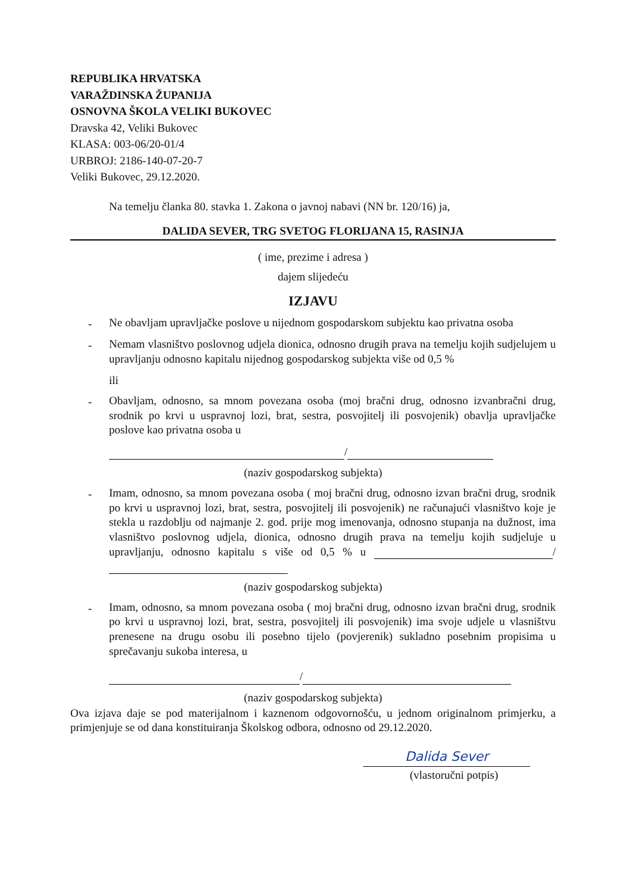REPUBLIKA HRVATSKA
VARAŽDINSKA ŽUPANIJA
OSNOVNA ŠKOLA VELIKI BUKOVEC
Dravska 42, Veliki Bukovec
KLASA: 003-06/20-01/4
URBROJ: 2186-140-07-20-7
Veliki Bukovec, 29.12.2020.
Na temelju članka 80. stavka 1. Zakona o javnoj nabavi (NN br. 120/16) ja,
DALIDA SEVER, TRG SVETOG FLORIJANA 15, RASINJA
( ime, prezime i adresa )
dajem slijedeću
IZJAVU
- Ne obavljam upravljačke poslove u nijednom gospodarskom subjektu kao privatna osoba
- Nemam vlasništvo poslovnog udjela dionica, odnosno drugih prava na temelju kojih sudjelujem u upravljanju odnosno kapitalu nijednog gospodarskog subjekta više od 0,5 %
ili
- Obavljam, odnosno, sa mnom povezana osoba (moj bračni drug, odnosno izvanbračni drug, srodnik po krvi u uspravnoj lozi, brat, sestra, posvojitelj ili posvojenik) obavlja upravljačke poslove kao privatna osoba u
/
(naziv gospodarskog subjekta)
- Imam, odnosno, sa mnom povezana osoba ( moj bračni drug, odnosno izvan bračni drug, srodnik po krvi u uspravnoj lozi, brat, sestra, posvojitelj ili posvojenik) ne računajući vlasništvo koje je stekla u razdoblju od najmanje 2. god. prije mog imenovanja, odnosno stupanja na dužnost, ima vlasništvo poslovnog udjela, dionica, odnosno drugih prava na temelju kojih sudjeluje u upravljanju, odnosno kapitalu s više od 0,5 % u /
(naziv gospodarskog subjekta)
- Imam, odnosno, sa mnom povezana osoba ( moj bračni drug, odnosno izvan bračni drug, srodnik po krvi u uspravnoj lozi, brat, sestra, posvojitelj ili posvojenik) ima svoje udjele u vlasništvu prenesene na drugu osobu ili posebno tijelo (povjerenik) sukladno posebnim propisima u sprečavanju sukoba interesa, u
/
(naziv gospodarskog subjekta)
Ova izjava daje se pod materijalnom i kaznenom odgovornošću, u jednom originalnom primjerku, a primjenjuje se od dana konstituiranja Školskog odbora, odnosno od 29.12.2020.
Dalida Sever
(vlastoručni potpis)